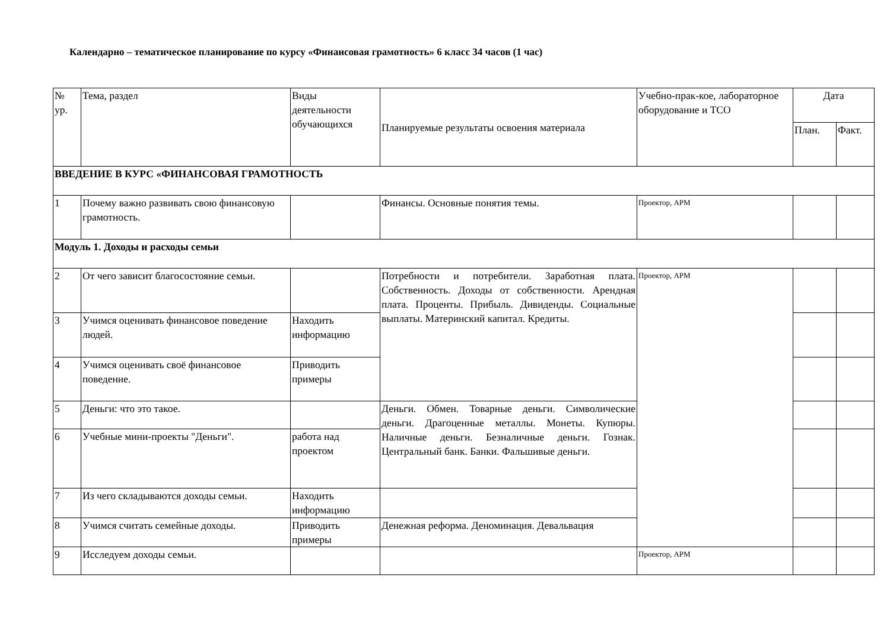Календарно – тематическое планирование по курсу «Финансовая грамотность» 6 класс 34 часов (1 час)
| № ур. | Тема, раздел | Виды деятельности обучающихся | Планируемые результаты освоения материала | Учебно-прак-кое, лабораторное оборудование и ТСО | Дата | |
| --- | --- | --- | --- | --- | --- | --- |
| | | | | | План. | Факт. |
| ВВЕДЕНИЕ В КУРС «ФИНАНСОВАЯ ГРАМОТНОСТЬ | | | | | | |
| 1 | Почему важно развивать свою финансовую грамотность. | | Финансы. Основные понятия темы. | Проектор, АРМ | | |
| Модуль 1. Доходы и расходы семьи | | | | | | |
| 2 | От чего зависит благосостояние семьи. | | Потребности и потребители. Заработная плата. Собственность. Доходы от собственности. Арендная плата. Проценты. Прибыль. Дивиденды. Социальные выплаты. Материнский капитал. Кредиты. | Проектор, АРМ | | |
| 3 | Учимся оценивать финансовое поведение людей. | Находить информацию | | | | |
| 4 | Учимся оценивать своё финансовое поведение. | Приводить примеры | | | | |
| 5 | Деньги: что это такое. | | Деньги. Обмен. Товарные деньги. Символические деньги. Драгоценные металлы. Монеты. Купюры. Наличные деньги. Безналичные деньги. Гознак. Центральный банк. Банки. Фальшивые деньги. | | | |
| 6 | Учебные мини-проекты "Деньги". | работа над проектом | | | | |
| 7 | Из чего складываются доходы семьи. | Находить информацию | | | | |
| 8 | Учимся считать семейные доходы. | Приводить примеры | Денежная реформа. Деноминация. Девальвация | | | |
| 9 | Исследуем доходы семьи. | | | Проектор, АРМ | | |